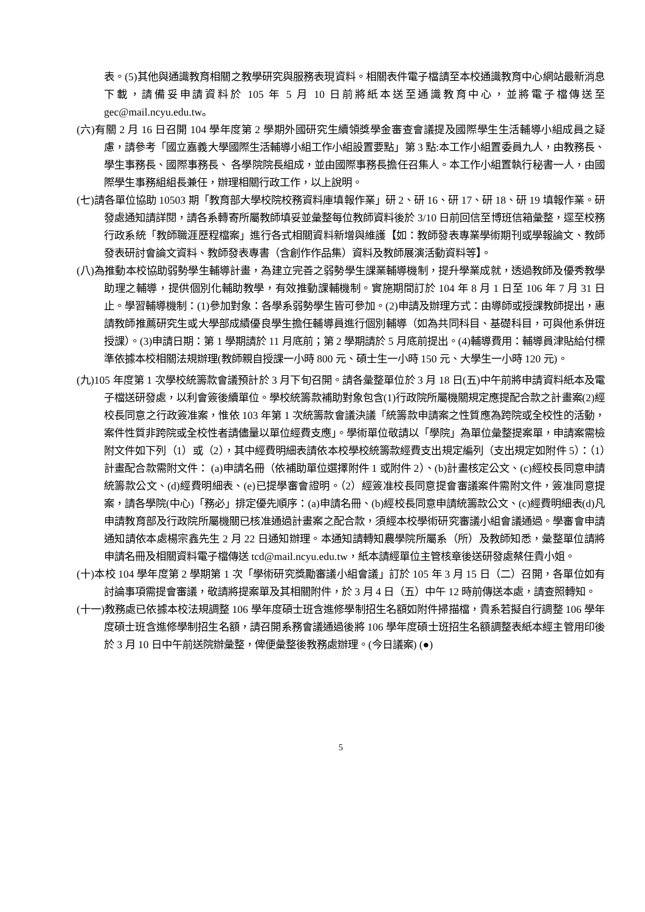表。(5)其他與通識教育相關之教學研究與服務表現資料。相關表件電子檔請至本校通識教育中心網站最新消息下載，請備妥申請資料於 105 年 5 月 10 日前將紙本送至通識教育中心，並將電子檔傳送至 gec@mail.ncyu.edu.tw。
(六)有關 2 月 16 日召開 104 學年度第 2 學期外國研究生續領獎學金審查會議提及國際學生生活輔導小組成員之疑慮，請參考「國立嘉義大學國際生活輔導小組工作小組設置要點」第 3 點:本工作小組置委員九人，由教務長、學生事務長、國際事務長、 各學院院長組成，並由國際事務長擔任召集人。本工作小組置執行秘書一人，由國際學生事務組組長兼任，辦理相關行政工作，以上說明。
(七)請各單位協助 10503 期「教育部大學校院校務資料庫填報作業」研 2、研 16、研 17、研 18、研 19 填報作業。研發處通知請詳閱，請各系轉寄所屬教師填妥並彙整每位教師資料後於 3/10 日前回信至博班信箱彙整，逕至校務行政系統「教師職涯歷程檔案」進行各式相關資料新增與維護【如：教師發表專業學術期刊或學報論文、教師發表研討會論文資料、教師發表專書（含創作作品集）資料及教師展演活動資料等】。
(八)為推動本校協助弱勢學生輔導計畫，為建立完善之弱勢學生課業輔導機制，提升學業成就，透過教師及優秀教學助理之輔導，提供個別化輔助教學，有效推動課輔機制。實施期間訂於 104 年 8 月 1 日至 106 年 7 月 31 日止。學習輔導機制：(1)參加對象：各學系弱勢學生皆可參加。(2)申請及辦理方式：由導師或授課教師提出，惠請教師推薦研究生或大學部成績優良學生擔任輔導員進行個別輔導（如為共同科目、基礎科目，可與他系併班授課）。(3)申請日期：第 1 學期請於 11 月底前；第 2 學期請於 5 月底前提出。(4)輔導費用：輔導員津貼給付標準依據本校相關法規辦理(教師親自授課一小時 800 元、碩士生一小時 150 元、大學生一小時 120 元)。
(九)105 年度第 1 次學校統籌款會議預計於 3 月下旬召開。請各彙整單位於 3 月 18 日(五)中午前將申請資料紙本及電子檔送研發處，以利會簽後續單位。學校統籌款補助對象包含(1)行政院所屬機關規定應提配合款之計畫案(2)經校長同意之行政簽准案，惟依 103 年第 1 次統籌款會議決議「統籌款申請案之性質應為跨院或全校性的活動，案件性質非跨院或全校性者請儘量以單位經費支應」。學術單位敬請以「學院」為單位彙整提案單，申請案需檢附文件如下列（1）或（2），其中經費明細表請依本校學校統籌款經費支出規定編列（支出規定如附件 5）：（1）計畫配合款需附文件： (a)申請名冊（依補助單位選擇附件 1 或附件 2）、(b)計畫核定公文、(c)經校長同意申請統籌款公文、(d)經費明細表、(e)已提學審會證明。（2）經簽准校長同意提會審議案件需附文件，簽准同意提案，請各學院(中心)「務必」排定優先順序：(a)申請名冊、(b)經校長同意申請統籌款公文、(c)經費明細表(d)凡申請教育部及行政院所屬機關已核准通過計畫案之配合款，須經本校學術研究審議小組會議通過。學審會申請通知請依本處楊宗鑫先生 2 月 22 日通知辦理。本通知請轉知農學院所屬系（所）及教師知悉，彙整單位請將申請名冊及相關資料電子檔傳送 tcd@mail.ncyu.edu.tw，紙本請經單位主管核章後送研發處蔡任貴小姐。
(十)本校 104 學年度第 2 學期第 1 次「學術研究獎勵審議小組會議」訂於 105 年 3 月 15 日（二）召開，各單位如有討論事項需提會審議，敬請將提案單及其相關附件，於 3 月 4 日（五）中午 12 時前傳送本處，請查照轉知。
(十一)教務處已依據本校法規調整 106 學年度碩士班含進修學制招生名額如附件掃描檔，貴系若擬自行調整 106 學年度碩士班含進修學制招生名額，請召開系務會議通過後將 106 學年度碩士班招生名額調整表紙本經主管用印後於 3 月 10 日中午前送院辦彙整，俾便彙整後教務處辦理。(今日議案) (●)
5